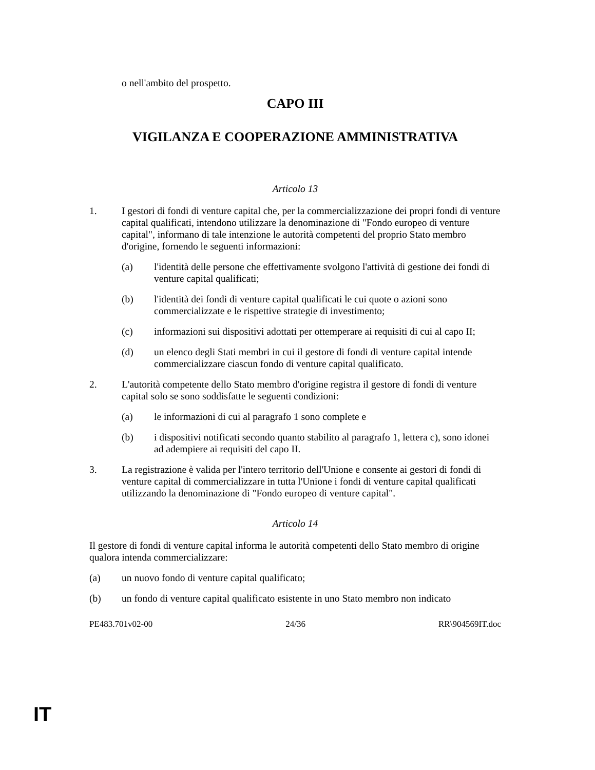o nell'ambito del prospetto.
CAPO III
VIGILANZA E COOPERAZIONE AMMINISTRATIVA
Articolo 13
1. I gestori di fondi di venture capital che, per la commercializzazione dei propri fondi di venture capital qualificati, intendono utilizzare la denominazione di "Fondo europeo di venture capital", informano di tale intenzione le autorità competenti del proprio Stato membro d'origine, fornendo le seguenti informazioni:
(a) l'identità delle persone che effettivamente svolgono l'attività di gestione dei fondi di venture capital qualificati;
(b) l'identità dei fondi di venture capital qualificati le cui quote o azioni sono commercializzate e le rispettive strategie di investimento;
(c) informazioni sui dispositivi adottati per ottemperare ai requisiti di cui al capo II;
(d) un elenco degli Stati membri in cui il gestore di fondi di venture capital intende commercializzare ciascun fondo di venture capital qualificato.
2. L'autorità competente dello Stato membro d'origine registra il gestore di fondi di venture capital solo se sono soddisfatte le seguenti condizioni:
(a) le informazioni di cui al paragrafo 1 sono complete e
(b) i dispositivi notificati secondo quanto stabilito al paragrafo 1, lettera c), sono idonei ad adempiere ai requisiti del capo II.
3. La registrazione è valida per l'intero territorio dell'Unione e consente ai gestori di fondi di venture capital di commercializzare in tutta l'Unione i fondi di venture capital qualificati utilizzando la denominazione di "Fondo europeo di venture capital".
Articolo 14
Il gestore di fondi di venture capital informa le autorità competenti dello Stato membro di origine qualora intenda commercializzare:
(a) un nuovo fondo di venture capital qualificato;
(b) un fondo di venture capital qualificato esistente in uno Stato membro non indicato
PE483.701v02-00 24/36 RR\904569IT.doc
IT